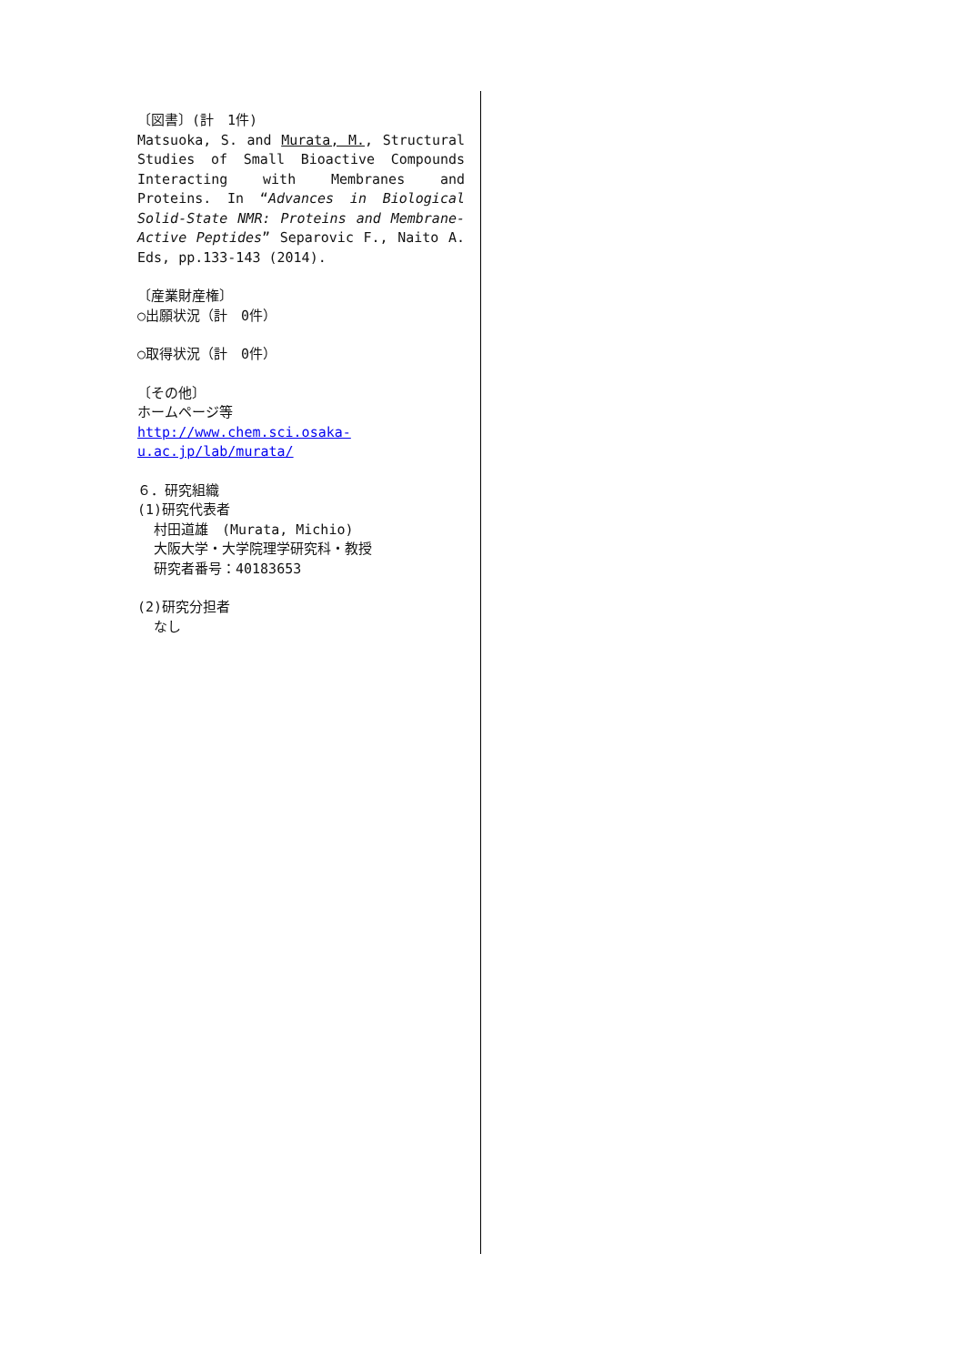〔図書〕(計　1件)
Matsuoka, S. and Murata, M., Structural Studies of Small Bioactive Compounds Interacting with Membranes and Proteins. In “Advances in Biological Solid-State NMR: Proteins and Membrane-Active Peptides” Separovic F., Naito A. Eds, pp.133-143 (2014).
〔産業財産権〕
○出願状況（計　0件）
○取得状況（計　0件）
〔その他〕
ホームページ等
http://www.chem.sci.osaka-u.ac.jp/lab/murata/
６．研究組織
(1)研究代表者
村田道雄　(Murata, Michio)
大阪大学・大学院理学研究科・教授
研究者番号：40183653
(2)研究分担者
なし